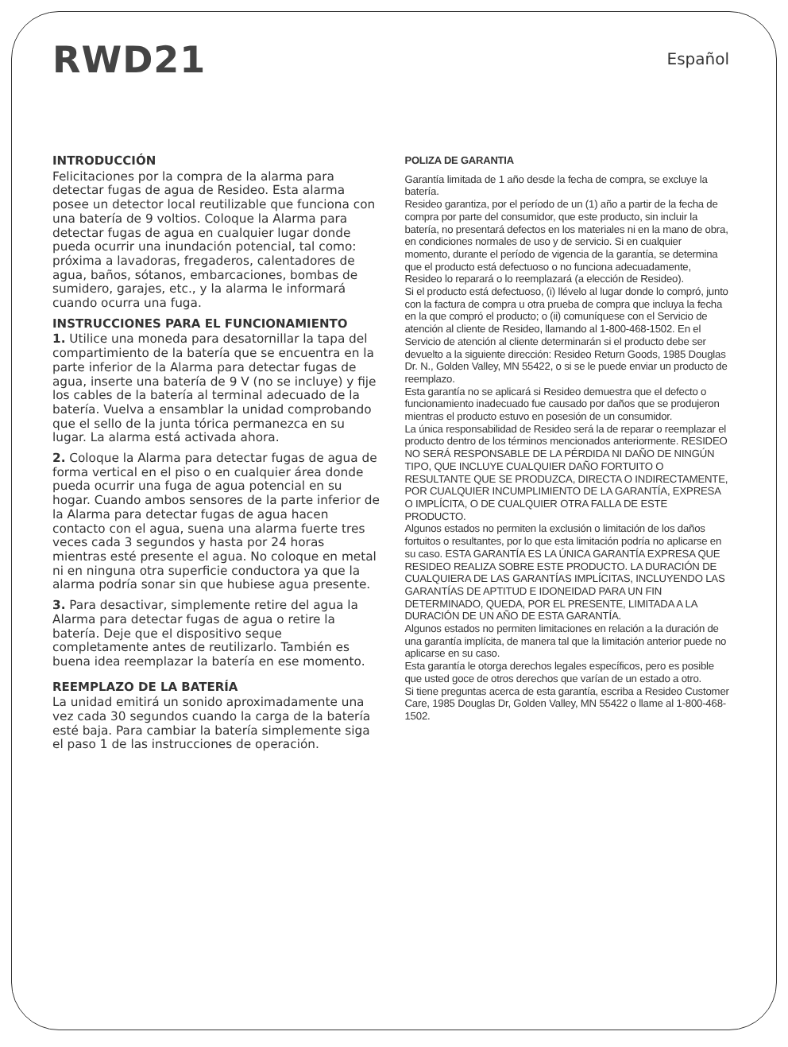RWD21
Español
INTRODUCCIÓN
Felicitaciones por la compra de la alarma para detectar fugas de agua de Resideo. Esta alarma posee un detector local reutilizable que funciona con una batería de 9 voltios. Coloque la Alarma para detectar fugas de agua en cualquier lugar donde pueda ocurrir una inundación potencial, tal como: próxima a lavadoras, fregaderos, calentadores de agua, baños, sótanos, embarcaciones, bombas de sumidero, garajes, etc., y la alarma le informará cuando ocurra una fuga.
INSTRUCCIONES PARA EL FUNCIONAMIENTO
1. Utilice una moneda para desatornillar la tapa del compartimiento de la batería que se encuentra en la parte inferior de la Alarma para detectar fugas de agua, inserte una batería de 9 V (no se incluye) y fije los cables de la batería al terminal adecuado de la batería. Vuelva a ensamblar la unidad comprobando que el sello de la junta tórica permanezca en su lugar. La alarma está activada ahora.
2. Coloque la Alarma para detectar fugas de agua de forma vertical en el piso o en cualquier área donde pueda ocurrir una fuga de agua potencial en su hogar. Cuando ambos sensores de la parte inferior de la Alarma para detectar fugas de agua hacen contacto con el agua, suena una alarma fuerte tres veces cada 3 segundos y hasta por 24 horas mientras esté presente el agua. No coloque en metal ni en ninguna otra superficie conductora ya que la alarma podría sonar sin que hubiese agua presente.
3. Para desactivar, simplemente retire del agua la Alarma para detectar fugas de agua o retire la batería. Deje que el dispositivo seque completamente antes de reutilizarlo. También es buena idea reemplazar la batería en ese momento.
REEMPLAZO DE LA BATERÍA
La unidad emitirá un sonido aproximadamente una vez cada 30 segundos cuando la carga de la batería esté baja. Para cambiar la batería simplemente siga el paso 1 de las instrucciones de operación.
POLIZA DE GARANTIA
Garantía limitada de 1 año desde la fecha de compra, se excluye la batería.
Resideo garantiza, por el período de un (1) año a partir de la fecha de compra por parte del consumidor, que este producto, sin incluir la batería, no presentará defectos en los materiales ni en la mano de obra, en condiciones normales de uso y de servicio. Si en cualquier momento, durante el período de vigencia de la garantía, se determina que el producto está defectuoso o no funciona adecuadamente, Resideo lo reparará o lo reemplazará (a elección de Resideo).
Si el producto está defectuoso, (i) llévelo al lugar donde lo compró, junto con la factura de compra u otra prueba de compra que incluya la fecha en la que compró el producto; o (ii) comuníquese con el Servicio de atención al cliente de Resideo, llamando al 1-800-468-1502. En el Servicio de atención al cliente determinarán si el producto debe ser devuelto a la siguiente dirección: Resideo Return Goods, 1985 Douglas Dr. N., Golden Valley, MN 55422, o si se le puede enviar un producto de reemplazo.
Esta garantía no se aplicará si Resideo demuestra que el defecto o funcionamiento inadecuado fue causado por daños que se produjeron mientras el producto estuvo en posesión de un consumidor.
La única responsabilidad de Resideo será la de reparar o reemplazar el producto dentro de los términos mencionados anteriormente. RESIDEO NO SERÁ RESPONSABLE DE LA PÉRDIDA NI DAÑO DE NINGÚN TIPO, QUE INCLUYE CUALQUIER DAÑO FORTUITO O RESULTANTE QUE SE PRODUZCA, DIRECTA O INDIRECTAMENTE, POR CUALQUIER INCUMPLIMIENTO DE LA GARANTÍA, EXPRESA O IMPLÍCITA, O DE CUALQUIER OTRA FALLA DE ESTE PRODUCTO.
Algunos estados no permiten la exclusión o limitación de los daños fortuitos o resultantes, por lo que esta limitación podría no aplicarse en su caso. ESTA GARANTÍA ES LA ÚNICA GARANTÍA EXPRESA QUE RESIDEO REALIZA SOBRE ESTE PRODUCTO. LA DURACIÓN DE CUALQUIERA DE LAS GARANTÍAS IMPLÍCITAS, INCLUYENDO LAS GARANTÍAS DE APTITUD E IDONEIDAD PARA UN FIN DETERMINADO, QUEDA, POR EL PRESENTE, LIMITADA A LA DURACIÓN DE UN AÑO DE ESTA GARANTÍA.
Algunos estados no permiten limitaciones en relación a la duración de una garantía implícita, de manera tal que la limitación anterior puede no aplicarse en su caso.
Esta garantía le otorga derechos legales específicos, pero es posible que usted goce de otros derechos que varían de un estado a otro.
Si tiene preguntas acerca de esta garantía, escriba a Resideo Customer Care, 1985 Douglas Dr, Golden Valley, MN 55422 o llame al 1-800-468-1502.